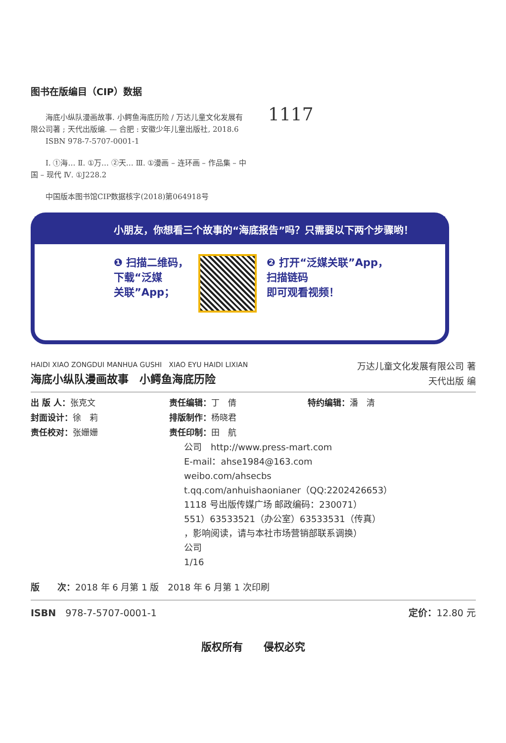图书在版编目（CIP）数据
　　海底小纵队漫画故事. 小鳄鱼海底历险 / 万达儿童文化发展有限公司著 ; 天代出版编. — 合肥 : 安徽少年儿童出版社, 2018.6
　　ISBN 978-7-5707-0001-1
　　Ⅰ. ①海… Ⅱ. ①万… ②天… Ⅲ. ①漫画 – 连环画 – 作品集 – 中国 – 现代 Ⅳ. ①J228.2
　　中国版本图书馆CIP数据核字(2018)第064918号
1117
小朋友，你想看三个故事的“海底报告”吗？只需要以下两个步骤哟！
❶ 扫描二维码，
下载“泛媒
关联”App；
❷ 打开“泛媒关联”App，
扫描链码
即可观看视频！
HAIDI XIAO ZONGDUI MANHUA GUSHI　XIAO EYU HAIDI LIXIAN
海底小纵队漫画故事　小鳄鱼海底历险
万达儿童文化发展有限公司 著
天代出版 编
出 版 人：张克文
责任编辑：丁　倩
特约编辑：潘　清
封面设计：徐　莉
排版制作：杨晓君
责任校对：张姗姗
责任印制：田　航
公司　http://www.press-mart.com
E-mail：ahse1984@163.com
weibo.com/ahsecbs
t.qq.com/anhuishaonianer（QQ:2202426653）
1118 号出版传媒广场 邮政编码：230071）
551）63533521（办公室）63533531（传真）
，影响阅读，请与本社市场营销部联系调换）
公司
1/16
版　　次：2018 年 6 月第 1 版　2018 年 6 月第 1 次印刷
ISBN　978-7-5707-0001-1 定价：12.80 元
版权所有　　侵权必究